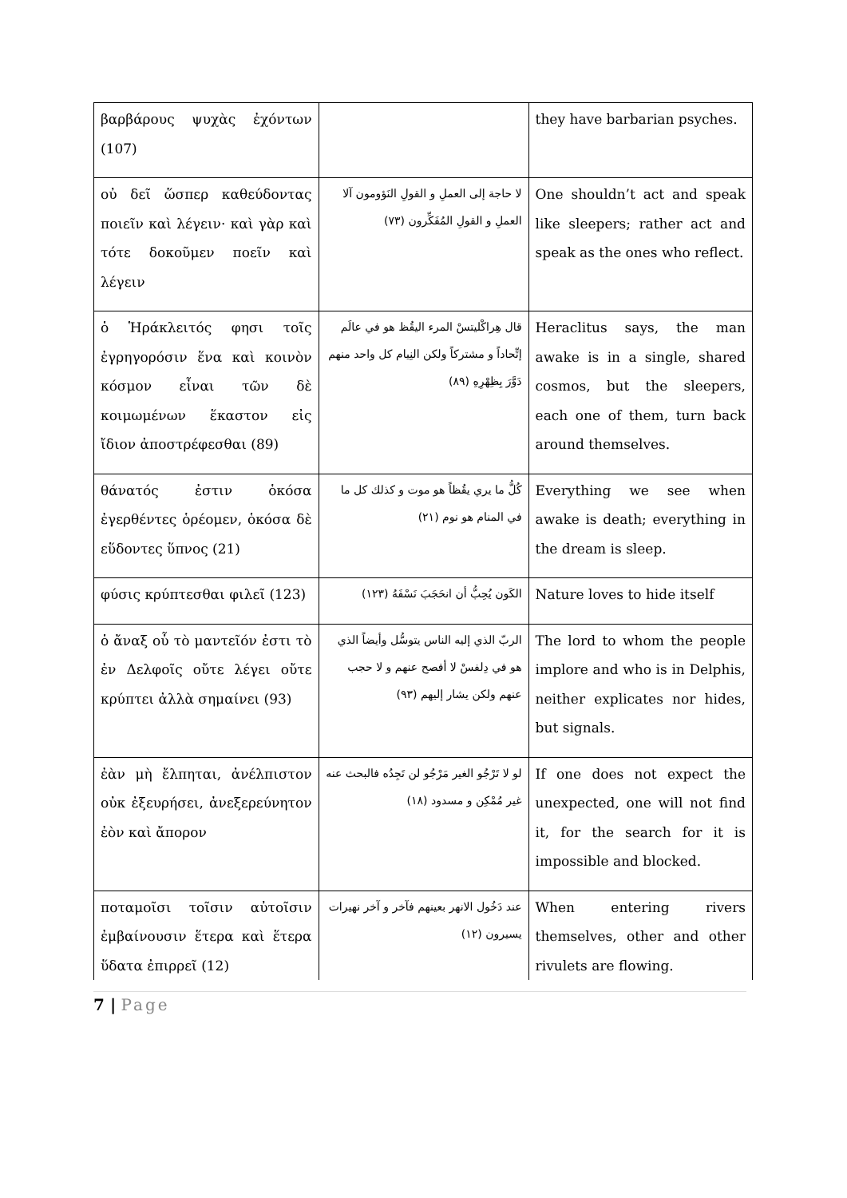| βαρβάρους ψυχὰς ἐχόντων (107) | | they have barbarian psyches. |
| οὐ δεῖ ὥσπερ καθεύδοντας ποιεῖν καὶ λέγειν· καὶ γὰρ καὶ τότε δοκοῦμεν ποεῖν καὶ λέγειν | لا حاجة إلى العملِ و القولِ النَؤومون آلا العملِ و القولِ المُفَكِّرون (٧٣) | One shouldn’t act and speak like sleepers; rather act and speak as the ones who reflect. |
| ὁ Ἡράκλειτός φησι τοῖς ἐγρηγορόσιν ἕνα καὶ κοινὸν κόσμον εἶναι τῶν δὲ κοιμωμένων ἕκαστον εἰς ἴδιον ἀποστρέφεσθαι (89) | قال هِراكْليتسْ المرء اليقُظ هو في عالَم إتِّحاداً و مشتركاً ولكن النِيام كل واحد منهم دَوَّرَ بِظِهْرِهِ (٨٩) | Heraclitus says, the man awake is in a single, shared cosmos, but the sleepers, each one of them, turn back around themselves. |
| θάνατός ἐστιν ὁκόσα ἐγερθέντες ὁρέομεν, ὁκόσα δὲ εὕδοντες ὕπνος (21) | كُلُّ ما يري يقُظاً هو موت و كذلك كل ما في المنام هو نوم (٢١) | Everything we see when awake is death; everything in the dream is sleep. |
| φύσις κρύπτεσθαι φιλεῖ (123) | الكَون يُحِبُّ أن انحَجَبَ نَسْفَهُ (١٢٣) | Nature loves to hide itself |
| ὁ ἄναξ οὗ τὸ μαντεῖόν ἐστι τὸ ἐν Δελφοῖς οὔτε λέγει οὔτε κρύπτει ἀλλὰ σημαίνει (93) | الربّ الذي إليه الناس يتوسُّل وأيضاً الذي هو في دِلفسْ لا أفصح عنهم و لا حجب عنهم ولكن يشار إليهم (٩٣) | The lord to whom the people implore and who is in Delphis, neither explicates nor hides, but signals. |
| ἐὰν μὴ ἔλπηται, ἀνέλπιστον οὐκ ἐξευρήσει, ἀνεξερεύνητον ἐὸν καὶ ἄπορον | لو لا تَرْجُو الغير مَرْجُو لن تَجِدُه فالبحث عنه غير مُمْكِن و مسدود (١٨) | If one does not expect the unexpected, one will not find it, for the search for it is impossible and blocked. |
| ποταμοῖσι τοῖσιν αὐτοῖσιν ἐμβαίνουσιν ἕτερα καὶ ἕτερα ὕδατα ἐπιρρεῖ (12) | عند دَخُول الانهر بعينهم فآخر و آخر نهيرات يسيرون (١٢) | When entering rivers themselves, other and other rivulets are flowing. |
7 | Page